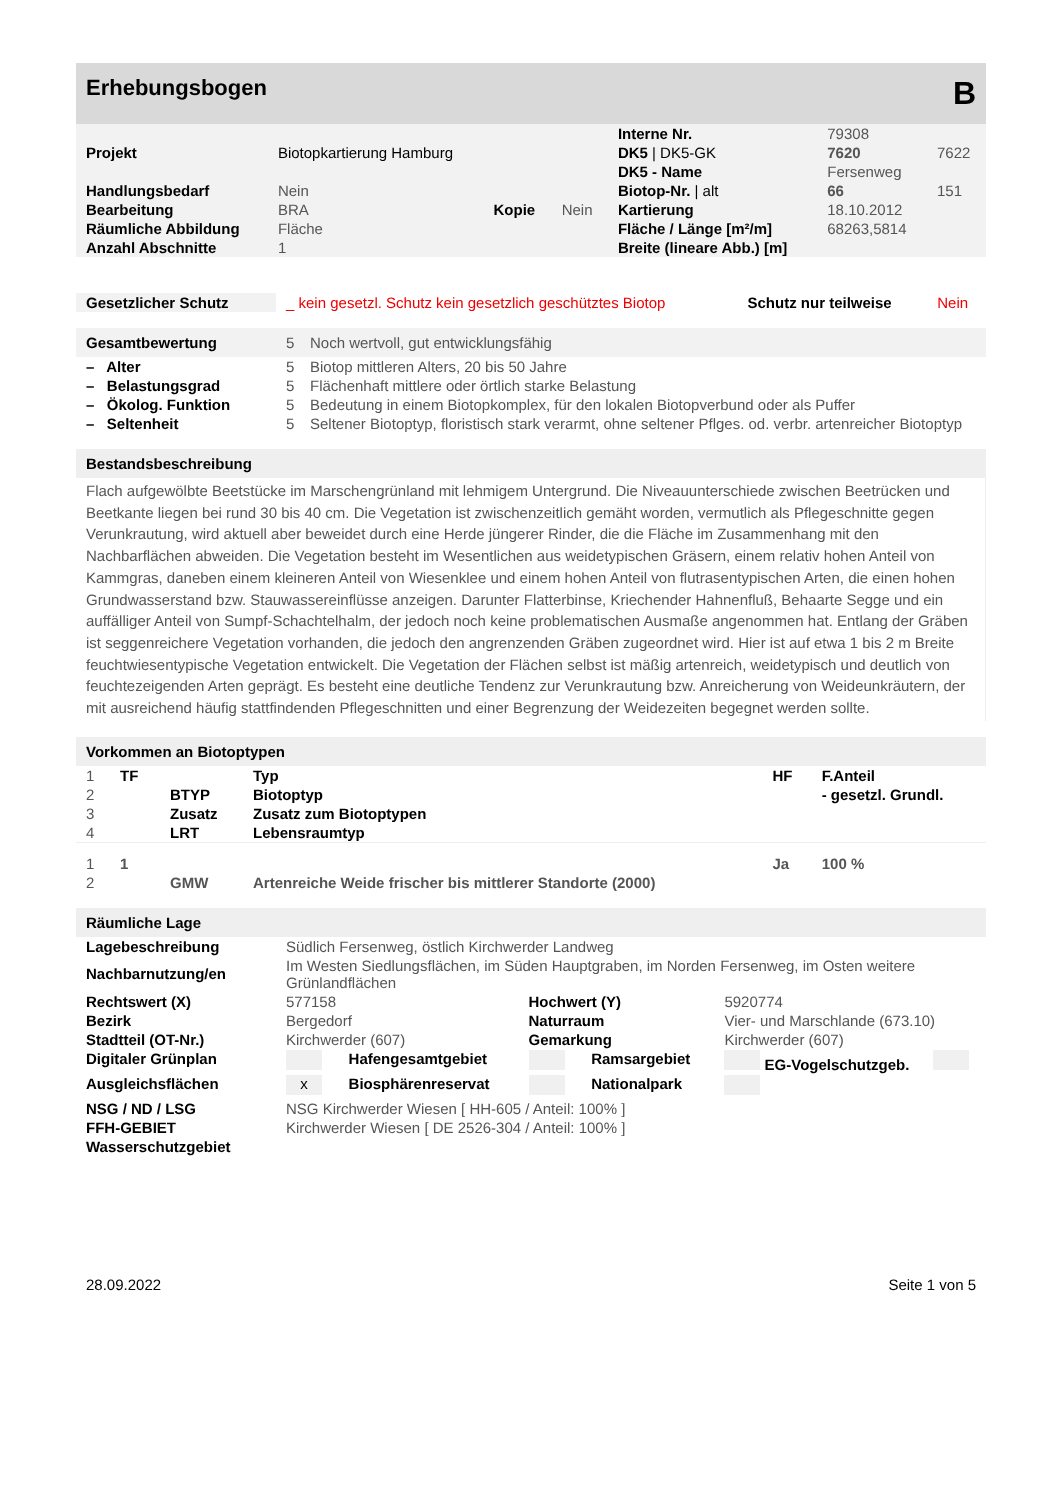Erhebungsbogen B
| | | | | Interne Nr. | 79308 | |
| Projekt | Biotopkartierung Hamburg | | | DK5 / DK5-GK | 7620 | 7622 |
| | | | | DK5 - Name | Fersenweg | |
| Handlungsbedarf | Nein | | | Biotop-Nr. / alt | 66 | 151 |
| Bearbeitung | BRA | Kopie | Nein | Kartierung | 18.10.2012 | |
| Räumliche Abbildung | Fläche | | | Fläche / Länge [m²/m] | 68263,5814 | |
| Anzahl Abschnitte | 1 | | | Breite (lineare Abb.) [m] | | |
| Gesetzlicher Schutz | _ kein gesetzl. Schutz kein gesetzlich geschütztes Biotop | Schutz nur teilweise | Nein |
| Gesamtbewertung | 5 | Noch wertvoll, gut entwicklungsfähig |
| – Alter | 5 | Biotop mittleren Alters, 20 bis 50 Jahre |
| – Belastungsgrad | 5 | Flächenhaft mittlere oder örtlich starke Belastung |
| – Ökolog. Funktion | 5 | Bedeutung in einem Biotopkomplex, für den lokalen Biotopverbund oder als Puffer |
| – Seltenheit | 5 | Seltener Biotoptyp, floristisch stark verarmt, ohne seltener Pflges. od. verbr. artenreicher Biotoptyp |
Bestandsbeschreibung
Flach aufgewölbte Beetstücke im Marschengrünland mit lehmigem Untergrund. Die Niveauunterschiede zwischen Beetrücken und Beetkante liegen bei rund 30 bis 40 cm. Die Vegetation ist zwischenzeitlich gemäht worden, vermutlich als Pflegeschnitte gegen Verunkrautung, wird aktuell aber beweidet durch eine Herde jüngerer Rinder, die die Fläche im Zusammenhang mit den Nachbarflächen abweiden. Die Vegetation besteht im Wesentlichen aus weidetypischen Gräsern, einem relativ hohen Anteil von Kammgras, daneben einem kleineren Anteil von Wiesenklee und einem hohen Anteil von flutrasentypischen Arten, die einen hohen Grundwasserstand bzw. Stauwassereinflüsse anzeigen. Darunter Flatterbinse, Kriechender Hahnenfluß, Behaarte Segge und ein auffälliger Anteil von Sumpf-Schachtelhalm, der jedoch noch keine problematischen Ausmaße angenommen hat. Entlang der Gräben ist seggenreichere Vegetation vorhanden, die jedoch den angrenzenden Gräben zugeordnet wird. Hier ist auf etwa 1 bis 2 m Breite feuchtwiesentypische Vegetation entwickelt. Die Vegetation der Flächen selbst ist mäßig artenreich, weidetypisch und deutlich von feuchtezeigenden Arten geprägt. Es besteht eine deutliche Tendenz zur Verunkrautung bzw. Anreicherung von Weideunkräutern, der mit ausreichend häufig stattfindenden Pflegeschnitten und einer Begrenzung der Weidezeiten begegnet werden sollte.
Vorkommen an Biotoptypen
| 1 | TF | | Typ | HF | F.Anteil |
| 2 | | BTYP | Biotoptyp | | - gesetzl. Grundl. |
| 3 | | Zusatz | Zusatz zum Biotoptypen | | |
| 4 | | LRT | Lebensraumtyp | | |
| 1 | 1 | | | Ja | 100 % |
| 2 | | GMW | Artenreiche Weide frischer bis mittlerer Standorte (2000) | | |
Räumliche Lage
| Lagebeschreibung | Südlich Fersenweg, östlich Kirchwerder Landweg | | | | | |
| Nachbarnutzung/en | Im Westen Siedlungsflächen, im Süden Hauptgraben, im Norden Fersenweg, im Osten weitere Grünlandflächen | | | | | |
| Rechtswert (X) | 577158 | | Hochwert (Y) | | 5920774 | |
| Bezirk | Bergedorf | | Naturraum | | Vier- und Marschlande (673.10) | |
| Stadtteil (OT-Nr.) | Kirchwerder (607) | | Gemarkung | | Kirchwerder (607) | |
| Digitaler Grünplan | | Hafengesamtgebiet | | Ramsargebiet | EG-Vogelschutzgeb. | |
| Ausgleichsflächen | x | Biosphärenreservat | | Nationalpark | | |
| NSG / ND / LSG | NSG Kirchwerder Wiesen [ HH-605 / Anteil: 100% ] | | | | | |
| FFH-GEBIET | Kirchwerder Wiesen [ DE 2526-304 / Anteil: 100% ] | | | | | |
| Wasserschutzgebiet | | | | | | |
28.09.2022 Seite 1 von 5